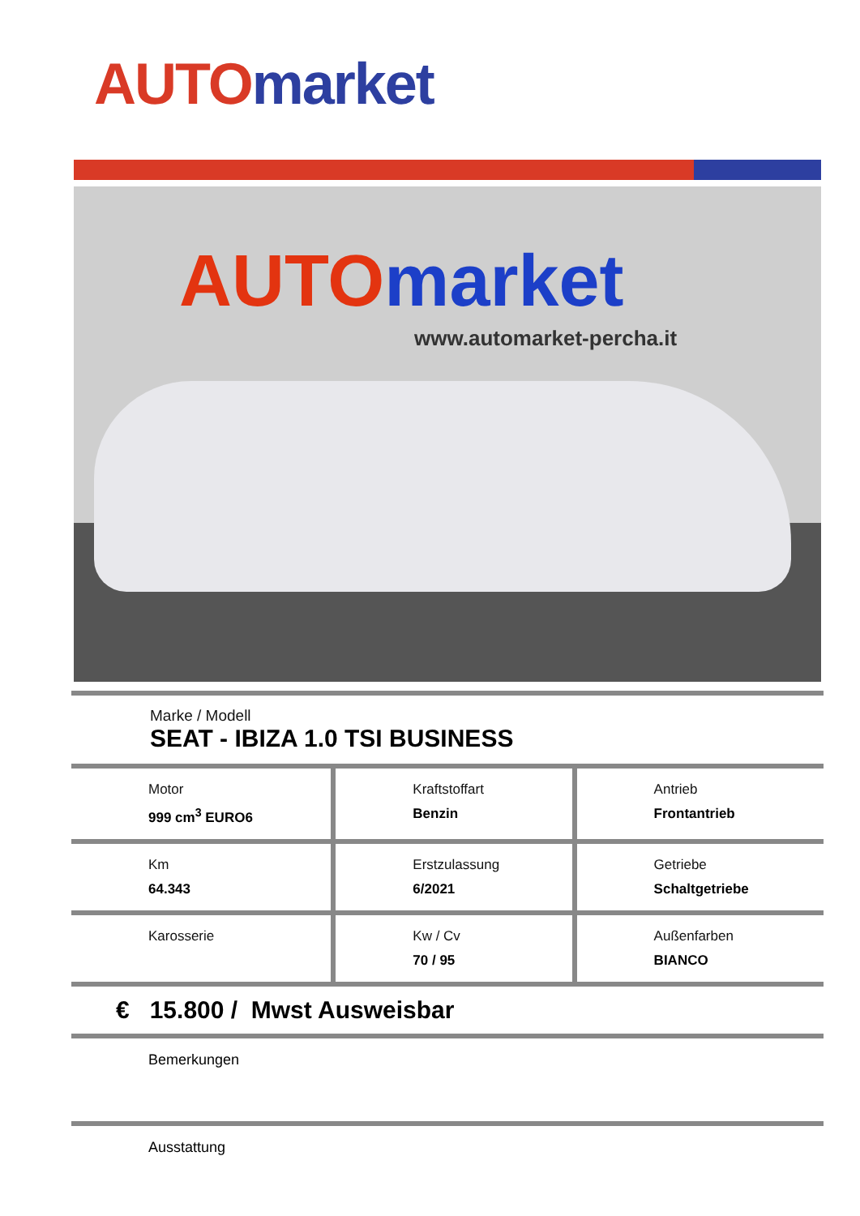AUTO market
AUTOmarket
www.automarket-percha.it
| Marke / Modell SEAT - IBIZA 1.0 TSI BUSINESS |
| Motor 999 cm<sup>3</sup> EURO6 | Kraftstoffart Benzin | Antrieb Frontantrieb |
| Km 64.343 | Erstzulassung 6/2021 | Getriebe Schaltgetriebe |
| Karosserie | Kw / Cv 70 / 95 | Außenfarben BIANCO |
| € 15.800 / Mwst Ausweisbar |
| Bemerkungen |
| Ausstattung |